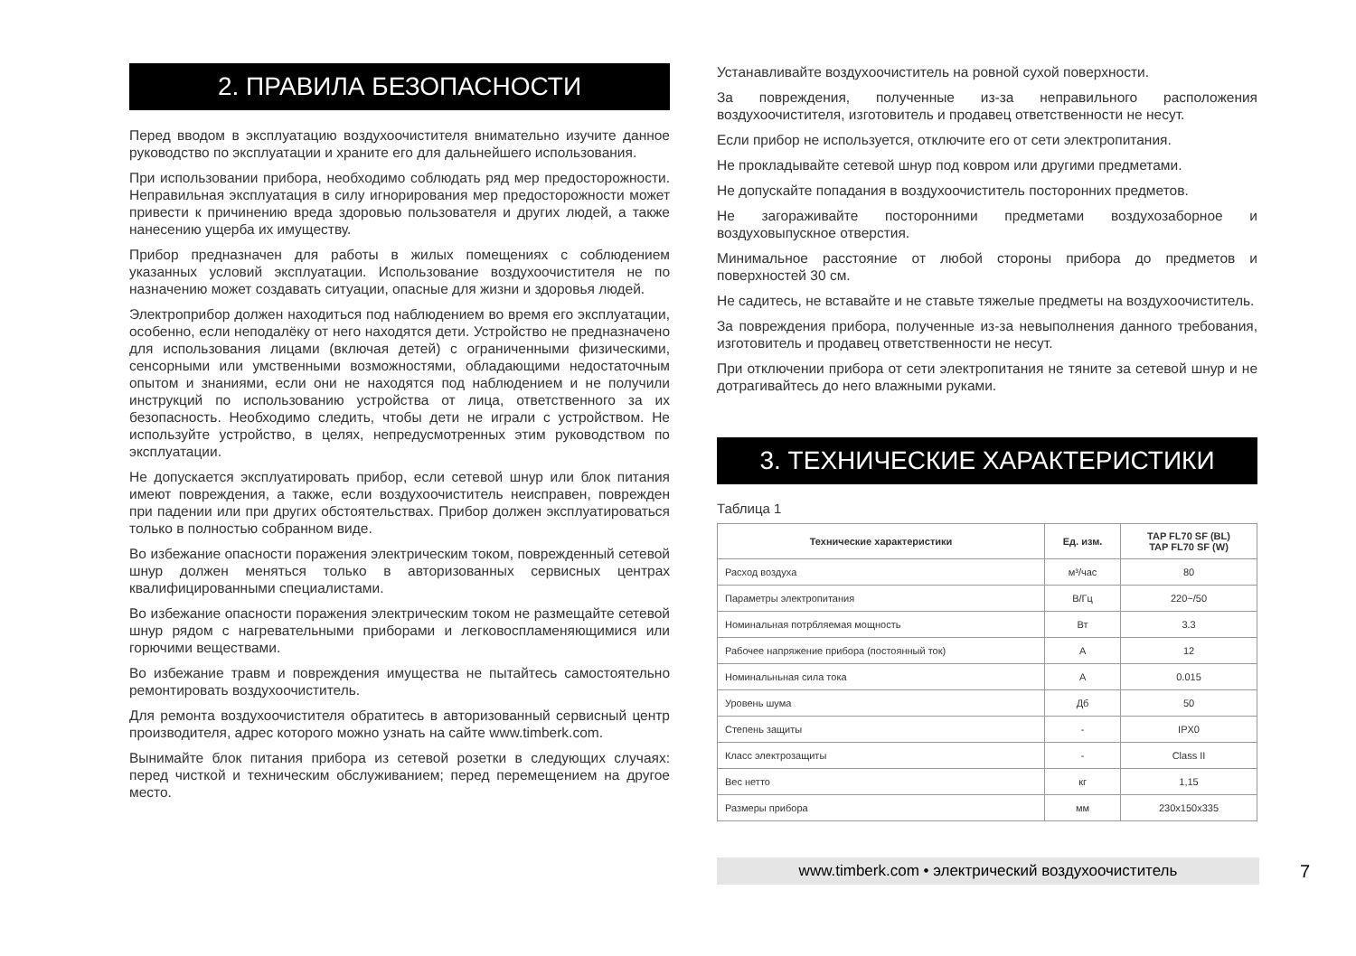2. ПРАВИЛА БЕЗОПАСНОСТИ
Перед вводом в эксплуатацию воздухоочистителя внимательно изучите данное руководство по эксплуатации и храните его для дальнейшего использования.
При использовании прибора, необходимо соблюдать ряд мер предосторожности. Неправильная эксплуатация в силу игнорирования мер предосторожности может привести к причинению вреда здоровью пользователя и других людей, а также нанесению ущерба их имуществу.
Прибор предназначен для работы в жилых помещениях с соблюдением указанных условий эксплуатации. Использование воздухоочистителя не по назначению может создавать ситуации, опасные для жизни и здоровья людей.
Электроприбор должен находиться под наблюдением во время его эксплуатации, особенно, если неподалёку от него находятся дети. Устройство не предназначено для использования лицами (включая детей) с ограниченными физическими, сенсорными или умственными возможностями, обладающими недостаточным опытом и знаниями, если они не находятся под наблюдением и не получили инструкций по использованию устройства от лица, ответственного за их безопасность. Необходимо следить, чтобы дети не играли с устройством. Не используйте устройство, в целях, непредусмотренных этим руководством по эксплуатации.
Не допускается эксплуатировать прибор, если сетевой шнур или блок питания имеют повреждения, а также, если воздухоочиститель неисправен, поврежден при падении или при других обстоятельствах. Прибор должен эксплуатироваться только в полностью собранном виде.
Во избежание опасности поражения электрическим током, поврежденный сетевой шнур должен меняться только в авторизованных сервисных центрах квалифицированными специалистами.
Во избежание опасности поражения электрическим током не размещайте сетевой шнур рядом с нагревательными приборами и легковоспламеняющимися или горючими веществами.
Во избежание травм и повреждения имущества не пытайтесь самостоятельно ремонтировать воздухоочиститель.
Для ремонта воздухоочистителя обратитесь в авторизованный сервисный центр производителя, адрес которого можно узнать на сайте www.timberk.com.
Вынимайте блок питания прибора из сетевой розетки в следующих случаях: перед чисткой и техническим обслуживанием; перед перемещением на другое место.
Устанавливайте воздухоочиститель на ровной сухой поверхности.
За повреждения, полученные из-за неправильного расположения воздухоочистителя, изготовитель и продавец ответственности не несут.
Если прибор не используется, отключите его от сети электропитания.
Не прокладывайте сетевой шнур под ковром или другими предметами.
Не допускайте попадания в воздухоочиститель посторонних предметов.
Не загораживайте посторонними предметами воздухозаборное и воздуховыпускное отверстия.
Минимальное расстояние от любой стороны прибора до предметов и поверхностей 30 см.
Не садитесь, не вставайте и не ставьте тяжелые предметы на воздухоочиститель.
За повреждения прибора, полученные из-за невыполнения данного требования, изготовитель и продавец ответственности не несут.
При отключении прибора от сети электропитания не тяните за сетевой шнур и не дотрагивайтесь до него влажными руками.
3. ТЕХНИЧЕСКИЕ ХАРАКТЕРИСТИКИ
Таблица 1
| Технические характеристики | Ед. изм. | TAP FL70 SF (BL) TAP FL70 SF (W) |
| --- | --- | --- |
| Расход воздуха | м³/час | 80 |
| Параметры электропитания | В/Гц | 220~/50 |
| Номинальная потрбляемая мощность | Вт | 3.3 |
| Рабочее напряжение прибора (постоянный ток) | А | 12 |
| Номинальньная сила тока | А | 0.015 |
| Уровень шума | Дб | 50 |
| Степень защиты | - | IPX0 |
| Класс электрозащиты | - | Class II |
| Вес нетто | кг | 1,15 |
| Размеры прибора | мм | 230x150x335 |
www.timberk.com • электрический воздухоочиститель
7